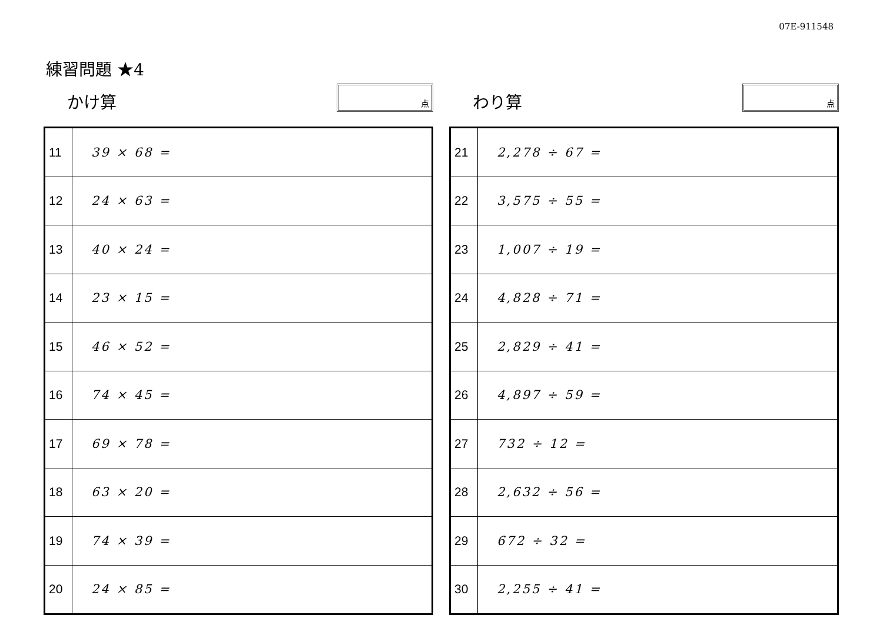07E-911548
練習問題 ★4
かけ算
点
| 11 | 39 × 68 = |
| 12 | 24 × 63 = |
| 13 | 40 × 24 = |
| 14 | 23 × 15 = |
| 15 | 46 × 52 = |
| 16 | 74 × 45 = |
| 17 | 69 × 78 = |
| 18 | 63 × 20 = |
| 19 | 74 × 39 = |
| 20 | 24 × 85 = |
わり算
点
| 21 | 2,278 ÷ 67 = |
| 22 | 3,575 ÷ 55 = |
| 23 | 1,007 ÷ 19 = |
| 24 | 4,828 ÷ 71 = |
| 25 | 2,829 ÷ 41 = |
| 26 | 4,897 ÷ 59 = |
| 27 | 732 ÷ 12 = |
| 28 | 2,632 ÷ 56 = |
| 29 | 672 ÷ 32 = |
| 30 | 2,255 ÷ 41 = |